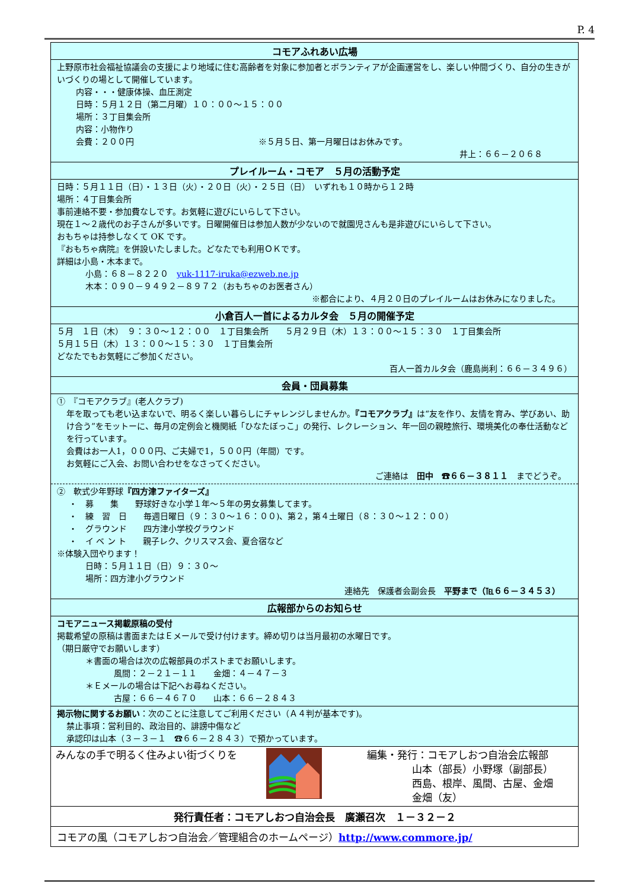P. 4
コモアふれあい広場
上野原市社会福祉協議会の支援により地域に住む高齢者を対象に参加者とボランティアが企画運営をし、楽しい仲間づくり、自分の生きがいづくりの場として開催しています。
内容・・・健康体操、血圧測定
日時：５月１２日（第二月曜）１０：００～１５：００
場所：３丁目集会所
内容：小物作り
会費：２００円　　　　　　　　　　　　　　　※５月５日、第一月曜日はお休みです。
井上：６６－２０６８
プレイルーム・コモア　５月の活動予定
日時：５月１１日（日）・１３日（火）・２０日（火）・２５日（日）　いずれも１０時から１２時
場所：４丁目集会所
事前連絡不要・参加費なしです。お気軽に遊びにいらして下さい。
現在１～２歳代のお子さんが多いです。日曜開催日は参加人数が少ないので就園児さんも是非遊びにいらして下さい。
おもちゃは持参しなくて OK です。
『おもちゃ病院』を併設いたしました。どなたでも利用ＯＫです。
詳細は小島・木本まで。
小島：６８－８２２０　yuk-1117-iruka@ezweb.ne.jp
木本：０９０－９４９２－８９７２（おもちゃのお医者さん）
※都合により、４月２０日のプレイルームはお休みになりました。
小倉百人一首によるカルタ会　５月の開催予定
５月　１日（木）　９：３０～１２：００　１丁目集会所　　５月２９日（木）１３：００～１５：３０　１丁目集会所
５月１５日（木）１３：００～１５：３０　１丁目集会所
どなたでもお気軽にご参加ください。
百人一首カルタ会（鹿島尚利：６６－３４９６）
会員・団員募集
①　『コモアクラブ』(老人クラブ)
年を取っても老い込まないで、明るく楽しい暮らしにチャレンジしませんか。『コモアクラブ』は“友を作り、友情を育み、学びあい、助け合う”をモットーに、毎月の定例会と機関紙「ひなたぼっこ」の発行、レクレーション、年一回の親睦旅行、環境美化の奉仕活動などを行っています。
会費はお一人1，０００円、ご夫婦で1，５００円（年間）です。
お気軽にご入会、お問い合わせをなさってください。
ご連絡は　田中　☎６６－３８１１　までどうぞ。
②　軟式少年野球『四方津ファイターズ』
・　募　　集　　野球好きな小学１年～５年の男女募集してます。
・　練　習　日　　毎週日曜日（９：３０～１６：００)、第２，第４土曜日（８：３０～１２：００）
・　グラウンド　　四方津小学校グラウンド
・　イ ベ ン ト　　親子レク、クリスマス会、夏合宿など
※体験入団やります！
日時：５月１１日（日）９：３０～
場所：四方津小グラウンド
連絡先　保護者会副会長　平野まで（℡６６－３４５３）
広報部からのお知らせ
コモアニュース掲載原稿の受付
掲載希望の原稿は書面またはＥメールで受け付けます。締め切りは当月最初の水曜日です。
（期日厳守でお願いします）
＊書面の場合は次の広報部員のポストまでお願いします。
風間：２－２１－１１　　金畑：４－４７－３
＊Ｅメールの場合は下記へお尋ねください。
古屋：６６－４６７０　　山本：６６－２８４３
掲示物に関するお願い：次のことに注意してご利用ください（Ａ４判が基本です)。
禁止事項：営利目的、政治目的、誹謗中傷など
承認印は山本（３－３－１　☎６６－２８４３）で預かっています。
みんなの手で明るく住みよい街づくりを 編集・発行：コモアしおつ自治会広報部
山本（部長）小野塚（副部長）
西島、根岸、風間、古屋、金畑
金畑（友）
発行責任者：コモアしおつ自治会長　廣瀬召次　１－３２－２
コモアの風（コモアしおつ自治会／管理組合のホームページ）http://www.commore.jp/